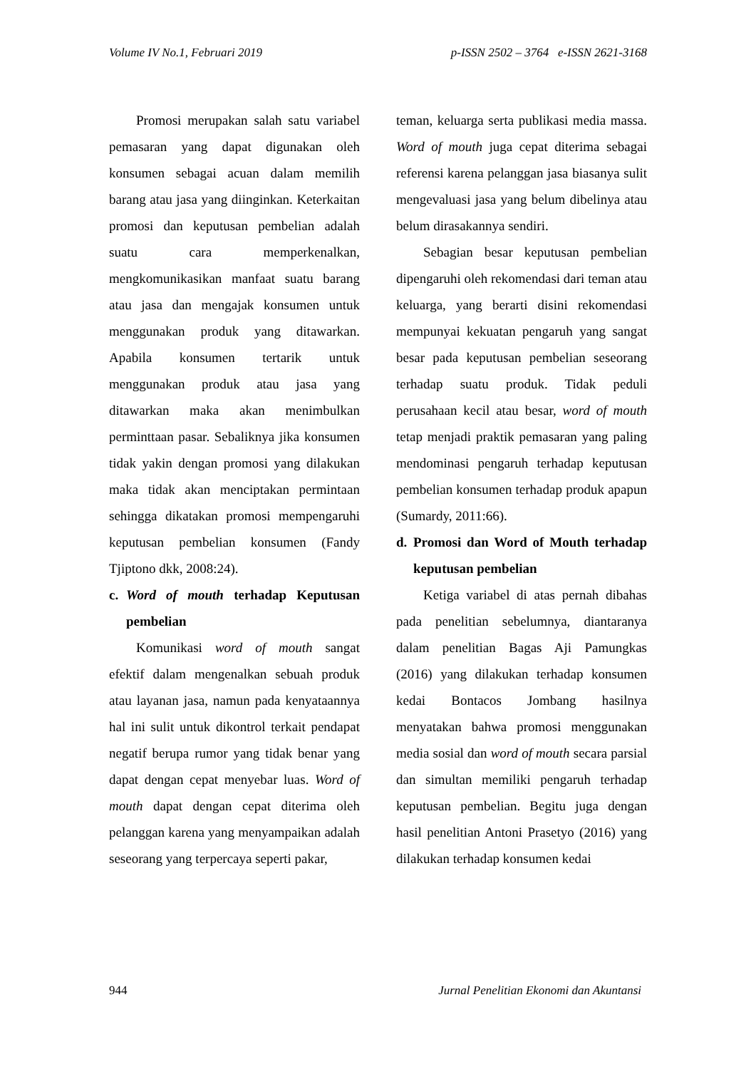Volume IV No.1, Februari 2019 p-ISSN 2502 – 3764 e-ISSN 2621-3168
Promosi merupakan salah satu variabel pemasaran yang dapat digunakan oleh konsumen sebagai acuan dalam memilih barang atau jasa yang diinginkan. Keterkaitan promosi dan keputusan pembelian adalah suatu cara memperkenalkan, mengkomunikasikan manfaat suatu barang atau jasa dan mengajak konsumen untuk menggunakan produk yang ditawarkan. Apabila konsumen tertarik untuk menggunakan produk atau jasa yang ditawarkan maka akan menimbulkan perminttaan pasar. Sebaliknya jika konsumen tidak yakin dengan promosi yang dilakukan maka tidak akan menciptakan permintaan sehingga dikatakan promosi mempengaruhi keputusan pembelian konsumen (Fandy Tjiptono dkk, 2008:24).
c. Word of mouth terhadap Keputusan pembelian
Komunikasi word of mouth sangat efektif dalam mengenalkan sebuah produk atau layanan jasa, namun pada kenyataannya hal ini sulit untuk dikontrol terkait pendapat negatif berupa rumor yang tidak benar yang dapat dengan cepat menyebar luas. Word of mouth dapat dengan cepat diterima oleh pelanggan karena yang menyampaikan adalah seseorang yang terpercaya seperti pakar,
teman, keluarga serta publikasi media massa. Word of mouth juga cepat diterima sebagai referensi karena pelanggan jasa biasanya sulit mengevaluasi jasa yang belum dibelinya atau belum dirasakannya sendiri.
Sebagian besar keputusan pembelian dipengaruhi oleh rekomendasi dari teman atau keluarga, yang berarti disini rekomendasi mempunyai kekuatan pengaruh yang sangat besar pada keputusan pembelian seseorang terhadap suatu produk. Tidak peduli perusahaan kecil atau besar, word of mouth tetap menjadi praktik pemasaran yang paling mendominasi pengaruh terhadap keputusan pembelian konsumen terhadap produk apapun (Sumardy, 2011:66).
d. Promosi dan Word of Mouth terhadap keputusan pembelian
Ketiga variabel di atas pernah dibahas pada penelitian sebelumnya, diantaranya dalam penelitian Bagas Aji Pamungkas (2016) yang dilakukan terhadap konsumen kedai Bontacos Jombang hasilnya menyatakan bahwa promosi menggunakan media sosial dan word of mouth secara parsial dan simultan memiliki pengaruh terhadap keputusan pembelian. Begitu juga dengan hasil penelitian Antoni Prasetyo (2016) yang dilakukan terhadap konsumen kedai
944 Jurnal Penelitian Ekonomi dan Akuntansi